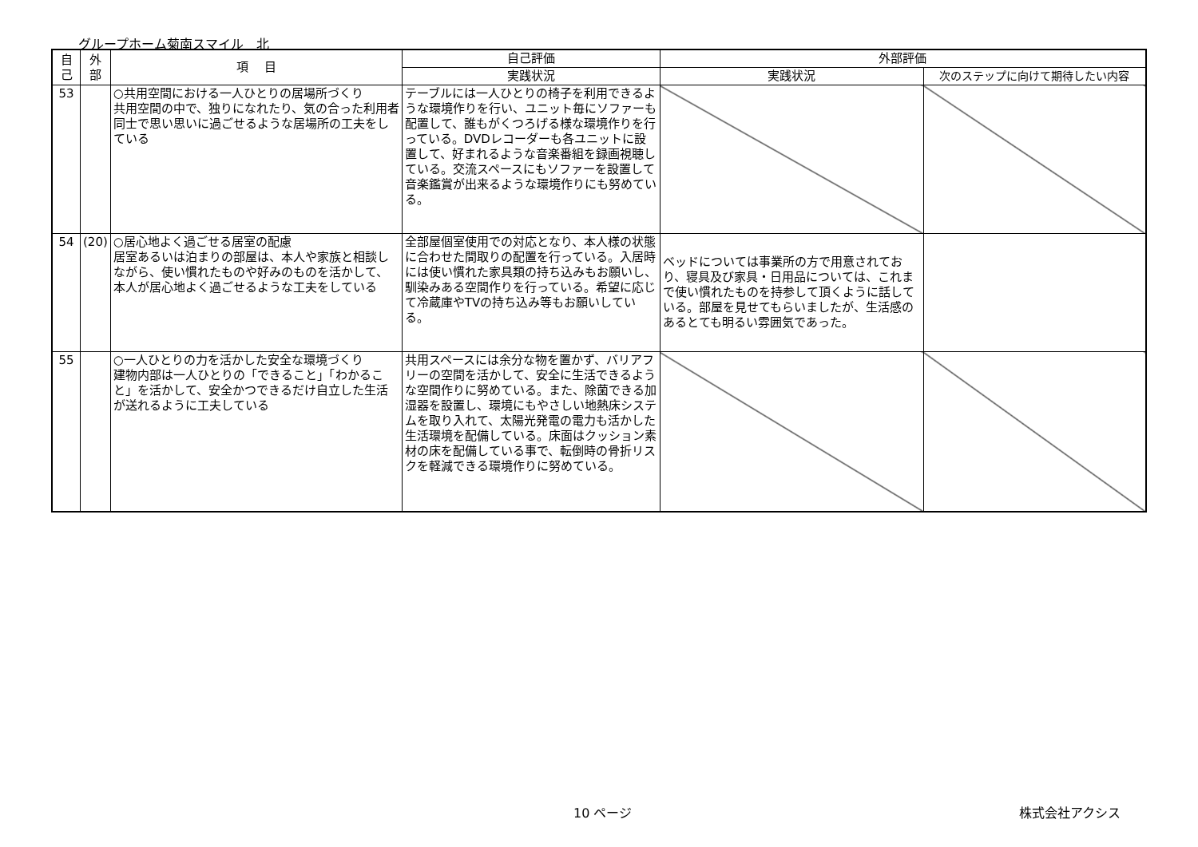グループホーム菊南スマイル　北
| 自 己 | 外 部 | 項 目 | 自己評価 | 外部評価 | |
| --- | --- | --- | --- | --- | --- |
| | | | 実践状況 | 実践状況 | 次のステップに向けて期待したい内容 |
| 53 | | ○共用空間における一人ひとりの居場所づくり 共用空間の中で、独りになれたり、気の合った利用者同士で思い思いに過ごせるような居場所の工夫をしている | テーブルには一人ひとりの椅子を利用できるような環境作りを行い、ユニット毎にソファーも配置して、誰もがくつろげる様な環境作りを行っている。DVDレコーダーも各ユニットに設置して、好まれるような音楽番組を録画視聴している。交流スペースにもソファーを設置して音楽鑑賞が出来るような環境作りにも努めている。 | | |
| 54 | (20) | ○居心地よく過ごせる居室の配慮 居室あるいは泊まりの部屋は、本人や家族と相談しながら、使い慣れたものや好みのものを活かして、本人が居心地よく過ごせるような工夫をしている | 全部屋個室使用での対応となり、本人様の状態に合わせた間取りの配置を行っている。入居時には使い慣れた家具類の持ち込みもお願いし、馴染みある空間作りを行っている。希望に応じて冷蔵庫やTVの持ち込み等もお願いしている。 | ベッドについては事業所の方で用意されており、寝具及び家具・日用品については、これまで使い慣れたものを持参して頂くように話している。部屋を見せてもらいましたが、生活感のあるとても明るい雰囲気であった。 | |
| 55 | | ○一人ひとりの力を活かした安全な環境づくり 建物内部は一人ひとりの「できること」「わかること」を活かして、安全かつできるだけ自立した生活が送れるように工夫している | 共用スペースには余分な物を置かず、バリアフリーの空間を活かして、安全に生活できるような空間作りに努めている。また、除菌できる加湿器を設置し、環境にもやさしい地熱床システムを取り入れて、太陽光発電の電力も活かした生活環境を配備している。床面はクッション素材の床を配備している事で、転倒時の骨折リスクを軽減できる環境作りに努めている。 | | |
10 ページ 株式会社アクシス